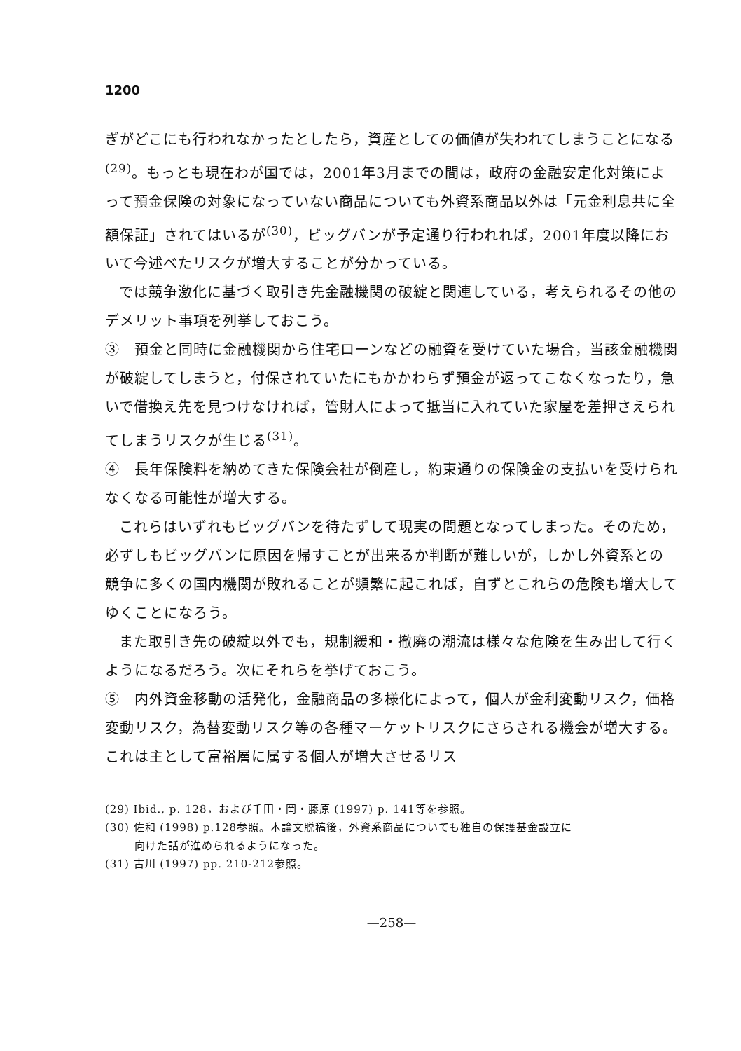1200
ぎがどこにも行われなかったとしたら，資産としての価値が失われてしまうことになる<sup>(29)</sup>。もっとも現在わが国では，2001年3月までの間は，政府の金融安定化対策によって預金保険の対象になっていない商品についても外資系商品以外は「元金利息共に全額保証」されてはいるが<sup>(30)</sup>，ビッグバンが予定通り行われれば，2001年度以降において今述べたリスクが増大することが分かっている。
では競争激化に基づく取引き先金融機関の破綻と関連している，考えられるその他のデメリット事項を列挙しておこう。
③　預金と同時に金融機関から住宅ローンなどの融資を受けていた場合，当該金融機関が破綻してしまうと，付保されていたにもかかわらず預金が返ってこなくなったり，急いで借換え先を見つけなければ，管財人によって抵当に入れていた家屋を差押さえられてしまうリスクが生じる<sup>(31)</sup>。
④　長年保険料を納めてきた保険会社が倒産し，約束通りの保険金の支払いを受けられなくなる可能性が増大する。
これらはいずれもビッグバンを待たずして現実の問題となってしまった。そのため，必ずしもビッグバンに原因を帰すことが出来るか判断が難しいが，しかし外資系との競争に多くの国内機関が敗れることが頻繁に起これば，自ずとこれらの危険も増大してゆくことになろう。
また取引き先の破綻以外でも，規制緩和・撤廃の潮流は様々な危険を生み出して行くようになるだろう。次にそれらを挙げておこう。
⑤　内外資金移動の活発化，金融商品の多様化によって，個人が金利変動リスク，価格変動リスク，為替変動リスク等の各種マーケットリスクにさらされる機会が増大する。これは主として富裕層に属する個人が増大させるリス
(29) Ibid., p. 128，および千田・岡・藤原 (1997) p. 141等を参照。
(30) 佐和 (1998) p.128参照。本論文脱稿後，外資系商品についても独自の保護基金設立に
向けた話が進められるようになった。
(31) 古川 (1997) pp. 210-212参照。
—258—